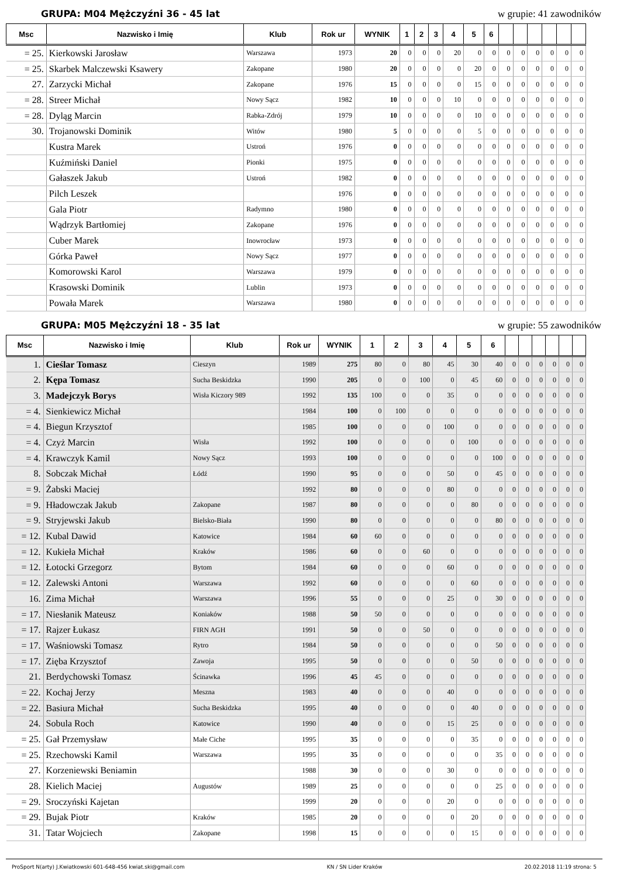GRUPA: M04 Mężczyźni 36 - 45 lat w grupie: 41 zawodników
| Msc | Nazwisko i Imię | Klub | Rok ur | WYNIK | 1 | 2 | 3 | 4 | 5 | 6 | | | | | | |
| --- | --- | --- | --- | --- | --- | --- | --- | --- | --- | --- | --- | --- | --- | --- | --- | --- |
| = 25. | Kierkowski Jarosław | Warszawa | 1973 | 20 | 0 | 0 | 0 | 20 | 0 | 0 | 0 | 0 | 0 | 0 | 0 | 0 |
| = 25. | Skarbek Malczewski Ksawery | Zakopane | 1980 | 20 | 0 | 0 | 0 | 0 | 20 | 0 | 0 | 0 | 0 | 0 | 0 | 0 |
| 27. | Zarzycki Michał | Zakopane | 1976 | 15 | 0 | 0 | 0 | 0 | 15 | 0 | 0 | 0 | 0 | 0 | 0 | 0 |
| = 28. | Streer Michał | Nowy Sącz | 1982 | 10 | 0 | 0 | 0 | 10 | 0 | 0 | 0 | 0 | 0 | 0 | 0 | 0 |
| = 28. | Dyląg Marcin | Rabka-Zdrój | 1979 | 10 | 0 | 0 | 0 | 0 | 10 | 0 | 0 | 0 | 0 | 0 | 0 | 0 |
| 30. | Trojanowski Dominik | Witów | 1980 | 5 | 0 | 0 | 0 | 0 | 5 | 0 | 0 | 0 | 0 | 0 | 0 | 0 |
| | Kustra Marek | Ustroń | 1976 | 0 | 0 | 0 | 0 | 0 | 0 | 0 | 0 | 0 | 0 | 0 | 0 | 0 |
| | Kuźmiński Daniel | Pionki | 1975 | 0 | 0 | 0 | 0 | 0 | 0 | 0 | 0 | 0 | 0 | 0 | 0 | 0 |
| | Gałaszek Jakub | Ustroń | 1982 | 0 | 0 | 0 | 0 | 0 | 0 | 0 | 0 | 0 | 0 | 0 | 0 | 0 |
| | Pilch Leszek | | 1976 | 0 | 0 | 0 | 0 | 0 | 0 | 0 | 0 | 0 | 0 | 0 | 0 | 0 |
| | Gala Piotr | Radymno | 1980 | 0 | 0 | 0 | 0 | 0 | 0 | 0 | 0 | 0 | 0 | 0 | 0 | 0 |
| | Wądrzyk Bartłomiej | Zakopane | 1976 | 0 | 0 | 0 | 0 | 0 | 0 | 0 | 0 | 0 | 0 | 0 | 0 | 0 |
| | Cuber Marek | Inowrocław | 1973 | 0 | 0 | 0 | 0 | 0 | 0 | 0 | 0 | 0 | 0 | 0 | 0 | 0 |
| | Górka Paweł | Nowy Sącz | 1977 | 0 | 0 | 0 | 0 | 0 | 0 | 0 | 0 | 0 | 0 | 0 | 0 | 0 |
| | Komorowski Karol | Warszawa | 1979 | 0 | 0 | 0 | 0 | 0 | 0 | 0 | 0 | 0 | 0 | 0 | 0 | 0 |
| | Krasowski Dominik | Lublin | 1973 | 0 | 0 | 0 | 0 | 0 | 0 | 0 | 0 | 0 | 0 | 0 | 0 | 0 |
| | Powała Marek | Warszawa | 1980 | 0 | 0 | 0 | 0 | 0 | 0 | 0 | 0 | 0 | 0 | 0 | 0 | 0 |
GRUPA: M05 Mężczyźni 18 - 35 lat w grupie: 55 zawodników
| Msc | Nazwisko i Imię | Klub | Rok ur | WYNIK | 1 | 2 | 3 | 4 | 5 | 6 | | | | | | |
| --- | --- | --- | --- | --- | --- | --- | --- | --- | --- | --- | --- | --- | --- | --- | --- | --- |
| 1. | Cieślar Tomasz | Cieszyn | 1989 | 275 | 80 | 0 | 80 | 45 | 30 | 40 | 0 | 0 | 0 | 0 | 0 | 0 |
| 2. | Kępa Tomasz | Sucha Beskidzka | 1990 | 205 | 0 | 0 | 100 | 0 | 45 | 60 | 0 | 0 | 0 | 0 | 0 | 0 |
| 3. | Madejczyk Borys | Wisła Kiczory 989 | 1992 | 135 | 100 | 0 | 0 | 35 | 0 | 0 | 0 | 0 | 0 | 0 | 0 | 0 |
| = 4. | Sienkiewicz Michał | | 1984 | 100 | 0 | 100 | 0 | 0 | 0 | 0 | 0 | 0 | 0 | 0 | 0 | 0 |
| = 4. | Biegun Krzysztof | | 1985 | 100 | 0 | 0 | 0 | 100 | 0 | 0 | 0 | 0 | 0 | 0 | 0 | 0 |
| = 4. | Czyż Marcin | Wisła | 1992 | 100 | 0 | 0 | 0 | 0 | 100 | 0 | 0 | 0 | 0 | 0 | 0 | 0 |
| = 4. | Krawczyk Kamil | Nowy Sącz | 1993 | 100 | 0 | 0 | 0 | 0 | 0 | 100 | 0 | 0 | 0 | 0 | 0 | 0 |
| 8. | Sobczak Michał | Łódź | 1990 | 95 | 0 | 0 | 0 | 50 | 0 | 45 | 0 | 0 | 0 | 0 | 0 | 0 |
| = 9. | Żabski Maciej | | 1992 | 80 | 0 | 0 | 0 | 80 | 0 | 0 | 0 | 0 | 0 | 0 | 0 | 0 |
| = 9. | Hładowczak Jakub | Zakopane | 1987 | 80 | 0 | 0 | 0 | 0 | 80 | 0 | 0 | 0 | 0 | 0 | 0 | 0 |
| = 9. | Stryjewski Jakub | Bielsko-Biała | 1990 | 80 | 0 | 0 | 0 | 0 | 0 | 80 | 0 | 0 | 0 | 0 | 0 | 0 |
| = 12. | Kubal Dawid | Katowice | 1984 | 60 | 60 | 0 | 0 | 0 | 0 | 0 | 0 | 0 | 0 | 0 | 0 | 0 |
| = 12. | Kukieła Michał | Kraków | 1986 | 60 | 0 | 0 | 60 | 0 | 0 | 0 | 0 | 0 | 0 | 0 | 0 | 0 |
| = 12. | Łotocki Grzegorz | Bytom | 1984 | 60 | 0 | 0 | 0 | 60 | 0 | 0 | 0 | 0 | 0 | 0 | 0 | 0 |
| = 12. | Zalewski Antoni | Warszawa | 1992 | 60 | 0 | 0 | 0 | 0 | 60 | 0 | 0 | 0 | 0 | 0 | 0 | 0 |
| 16. | Zima Michał | Warszawa | 1996 | 55 | 0 | 0 | 0 | 25 | 0 | 30 | 0 | 0 | 0 | 0 | 0 | 0 |
| = 17. | Niesłanik Mateusz | Koniaków | 1988 | 50 | 50 | 0 | 0 | 0 | 0 | 0 | 0 | 0 | 0 | 0 | 0 | 0 |
| = 17. | Rajzer Łukasz | FIRN AGH | 1991 | 50 | 0 | 0 | 50 | 0 | 0 | 0 | 0 | 0 | 0 | 0 | 0 | 0 |
| = 17. | Waśniowski Tomasz | Rytro | 1984 | 50 | 0 | 0 | 0 | 0 | 0 | 50 | 0 | 0 | 0 | 0 | 0 | 0 |
| = 17. | Zięba Krzysztof | Zawoja | 1995 | 50 | 0 | 0 | 0 | 0 | 50 | 0 | 0 | 0 | 0 | 0 | 0 | 0 |
| 21. | Berdychowski Tomasz | Ścinawka | 1996 | 45 | 45 | 0 | 0 | 0 | 0 | 0 | 0 | 0 | 0 | 0 | 0 | 0 |
| = 22. | Kochaj Jerzy | Meszna | 1983 | 40 | 0 | 0 | 0 | 40 | 0 | 0 | 0 | 0 | 0 | 0 | 0 | 0 |
| = 22. | Basiura Michał | Sucha Beskidzka | 1995 | 40 | 0 | 0 | 0 | 0 | 40 | 0 | 0 | 0 | 0 | 0 | 0 | 0 |
| 24. | Sobula Roch | Katowice | 1990 | 40 | 0 | 0 | 0 | 15 | 25 | 0 | 0 | 0 | 0 | 0 | 0 | 0 |
| = 25. | Gał Przemysław | Małe Ciche | 1995 | 35 | 0 | 0 | 0 | 0 | 35 | 0 | 0 | 0 | 0 | 0 | 0 | 0 |
| = 25. | Rzechowski Kamil | Warszawa | 1995 | 35 | 0 | 0 | 0 | 0 | 0 | 35 | 0 | 0 | 0 | 0 | 0 | 0 |
| 27. | Korzeniewski Beniamin | | 1988 | 30 | 0 | 0 | 0 | 30 | 0 | 0 | 0 | 0 | 0 | 0 | 0 | 0 |
| 28. | Kielich Maciej | Augustów | 1989 | 25 | 0 | 0 | 0 | 0 | 0 | 25 | 0 | 0 | 0 | 0 | 0 | 0 |
| = 29. | Sroczyński Kajetan | | 1999 | 20 | 0 | 0 | 0 | 20 | 0 | 0 | 0 | 0 | 0 | 0 | 0 | 0 |
| = 29. | Bujak Piotr | Kraków | 1985 | 20 | 0 | 0 | 0 | 0 | 20 | 0 | 0 | 0 | 0 | 0 | 0 | 0 |
| 31. | Tatar Wojciech | Zakopane | 1998 | 15 | 0 | 0 | 0 | 0 | 15 | 0 | 0 | 0 | 0 | 0 | 0 | 0 |
ProSport N(arty) J.Kwiatkowski 601-648-456 kwiat.ski@gmail.com KN / SN Lider Kraków 20.02.2018 11:19 strona: 5